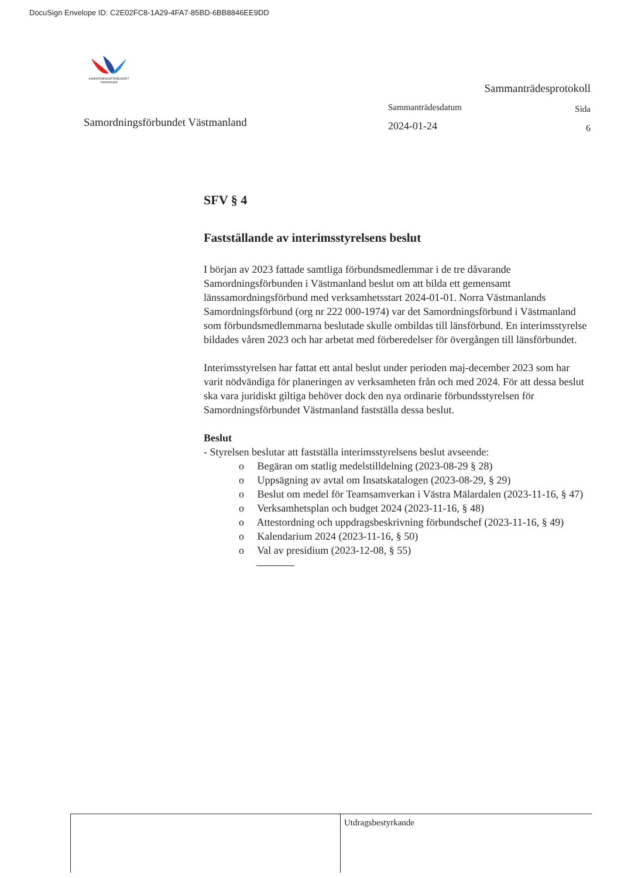DocuSign Envelope ID: C2E02FC8-1A29-4FA7-85BD-6BB8846EE9DD
SAMORDNINGSFÖRBUNDET Västmanland
Samordningsförbundet Västmanland
Sammanträdesprotokoll
Sammanträdesdatum
2024-01-24
Sida
6
SFV § 4
Fastställande av interimsstyrelsens beslut
I början av 2023 fattade samtliga förbundsmedlemmar i de tre dåvarande Samordningsförbunden i Västmanland beslut om att bilda ett gemensamt länssamordningsförbund med verksamhetsstart 2024-01-01. Norra Västmanlands Samordningsförbund (org nr 222 000-1974) var det Samordningsförbund i Västmanland som förbundsmedlemmarna beslutade skulle ombildas till länsförbund. En interimsstyrelse bildades våren 2023 och har arbetat med förberedelser för övergången till länsförbundet.
Interimsstyrelsen har fattat ett antal beslut under perioden maj-december 2023 som har varit nödvändiga för planeringen av verksamheten från och med 2024. För att dessa beslut ska vara juridiskt giltiga behöver dock den nya ordinarie förbundsstyrelsen för Samordningsförbundet Västmanland fastställa dessa beslut.
Beslut
- Styrelsen beslutar att fastställa interimsstyrelsens beslut avseende:
o Begäran om statlig medelstilldelning (2023-08-29 § 28)
o Uppsägning av avtal om Insatskatalogen (2023-08-29, § 29)
o Beslut om medel för Teamsamverkan i Västra Mälardalen (2023-11-16, § 47)
o Verksamhetsplan och budget 2024 (2023-11-16, § 48)
o Attestordning och uppdragsbeskrivning förbundschef (2023-11-16, § 49)
o Kalendarium 2024 (2023-11-16, § 50)
o Val av presidium (2023-12-08, § 55)
Utdragsbestyrkande